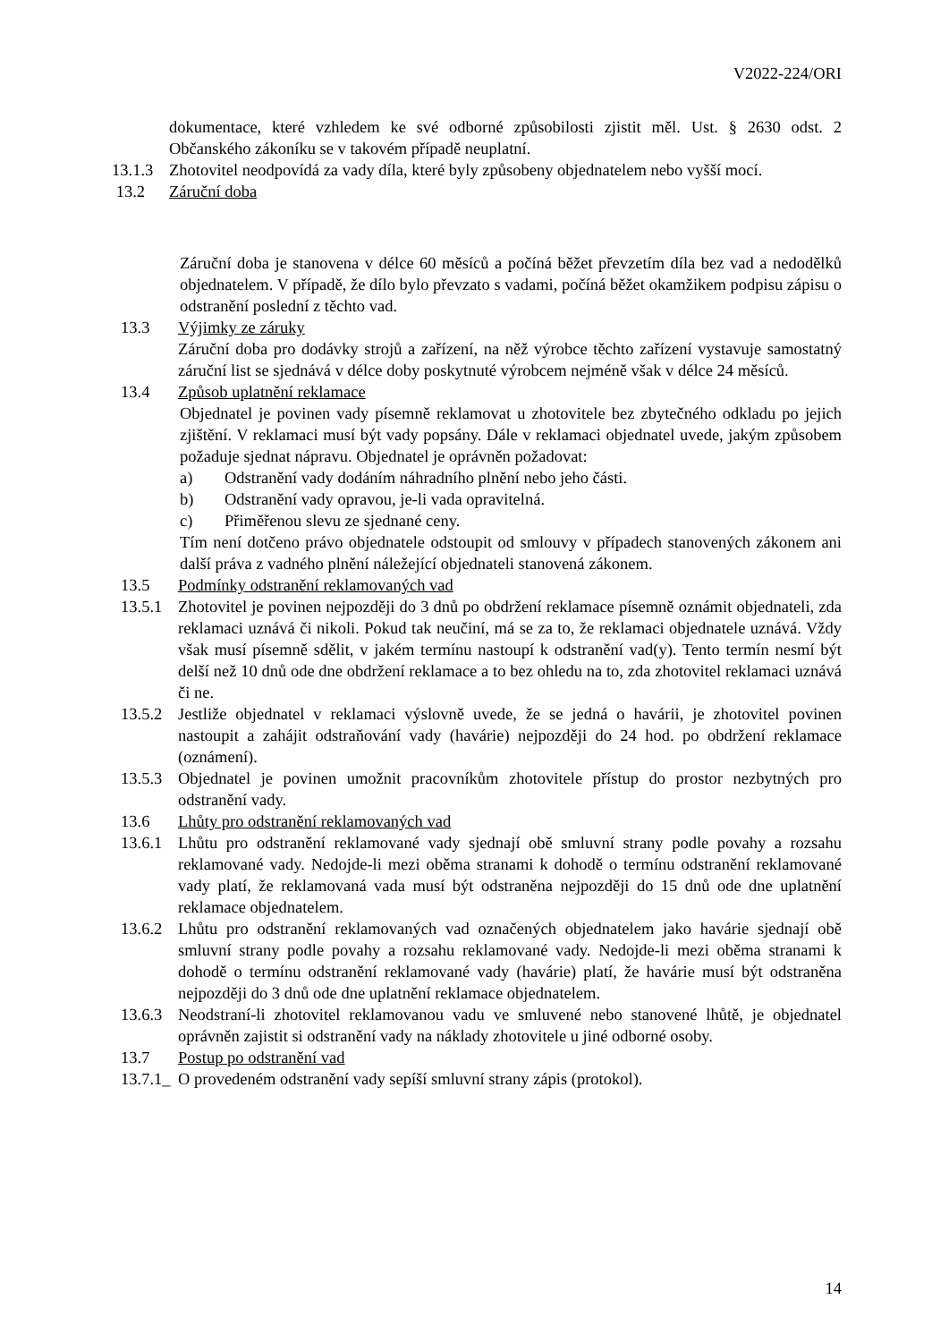V2022-224/ORI
dokumentace, které vzhledem ke své odborné způsobilosti zjistit měl. Ust. § 2630 odst. 2 Občanského zákoníku se v takovém případě neuplatní.
13.1.3
Zhotovitel neodpovídá za vady díla, které byly způsobeny objednatelem nebo vyšší mocí.
13.2 Záruční doba
Záruční doba je stanovena v délce 60 měsíců a počíná běžet převzetím díla bez vad a nedodělků objednatelem. V případě, že dílo bylo převzato s vadami, počíná běžet okamžikem podpisu zápisu o odstranění poslední z těchto vad.
13.3 Výjimky ze záruky
Záruční doba pro dodávky strojů a zařízení, na něž výrobce těchto zařízení vystavuje samostatný záruční list se sjednává v délce doby poskytnuté výrobcem nejméně však v délce 24 měsíců.
13.4 Způsob uplatnění reklamace
Objednatel je povinen vady písemně reklamovat u zhotovitele bez zbytečného odkladu po jejich zjištění. V reklamaci musí být vady popsány. Dále v reklamaci objednatel uvede, jakým způsobem požaduje sjednat nápravu. Objednatel je oprávněn požadovat:
a) Odstranění vady dodáním náhradního plnění nebo jeho části.
b) Odstranění vady opravou, je-li vada opravitelná.
c) Přiměřenou slevu ze sjednané ceny.
Tím není dotčeno právo objednatele odstoupit od smlouvy v případech stanovených zákonem ani další práva z vadného plnění náležející objednateli stanovená zákonem.
13.5 Podmínky odstranění reklamovaných vad
13.5.1
Zhotovitel je povinen nejpozději do 3 dnů po obdržení reklamace písemně oznámit objednateli, zda reklamaci uznává či nikoli. Pokud tak neučiní, má se za to, že reklamaci objednatele uznává. Vždy však musí písemně sdělit, v jakém termínu nastoupí k odstranění vad(y). Tento termín nesmí být delší než 10 dnů ode dne obdržení reklamace a to bez ohledu na to, zda zhotovitel reklamaci uznává či ne.
13.5.2
Jestliže objednatel v reklamaci výslovně uvede, že se jedná o havárii, je zhotovitel povinen nastoupit a zahájit odstraňování vady (havárie) nejpozději do 24 hod. po obdržení reklamace (oznámení).
13.5.3
Objednatel je povinen umožnit pracovníkům zhotovitele přístup do prostor nezbytných pro odstranění vady.
13.6 Lhůty pro odstranění reklamovaných vad
13.6.1
Lhůtu pro odstranění reklamované vady sjednají obě smluvní strany podle povahy a rozsahu reklamované vady. Nedojde-li mezi oběma stranami k dohodě o termínu odstranění reklamované vady platí, že reklamovaná vada musí být odstraněna nejpozději do 15 dnů ode dne uplatnění reklamace objednatelem.
13.6.2
Lhůtu pro odstranění reklamovaných vad označených objednatelem jako havárie sjednají obě smluvní strany podle povahy a rozsahu reklamované vady. Nedojde-li mezi oběma stranami k dohodě o termínu odstranění reklamované vady (havárie) platí, že havárie musí být odstraněna nejpozději do 3 dnů ode dne uplatnění reklamace objednatelem.
13.6.3
Neodstraní-li zhotovitel reklamovanou vadu ve smluvené nebo stanovené lhůtě, je objednatel oprávněn zajistit si odstranění vady na náklady zhotovitele u jiné odborné osoby.
13.7 Postup po odstranění vad
13.7.1_
O provedeném odstranění vady sepíší smluvní strany zápis (protokol).
14